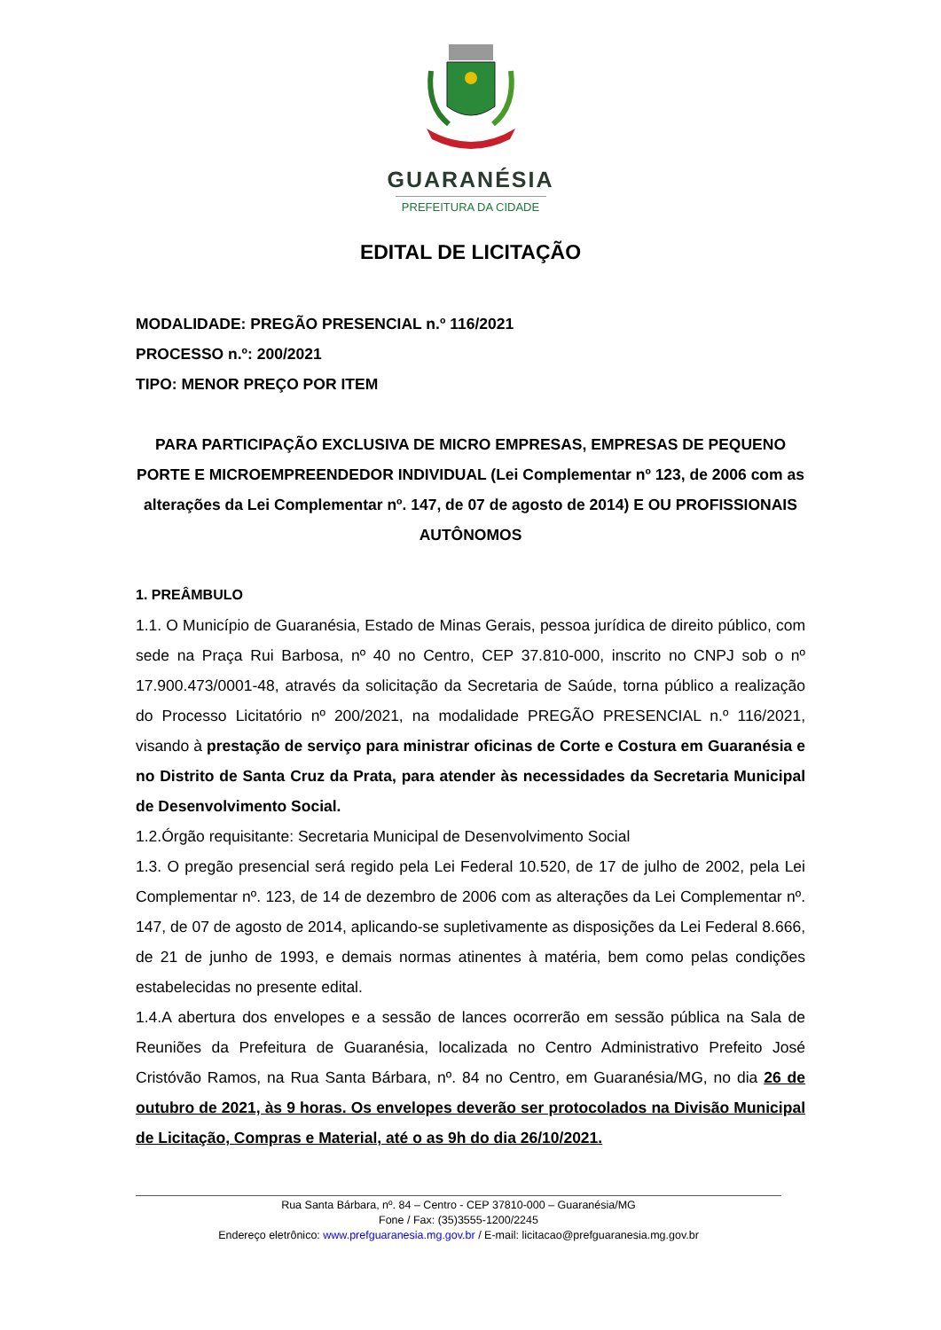GUARANÉSIA
PREFEITURA DA CIDADE
EDITAL DE LICITAÇÃO
MODALIDADE: PREGÃO PRESENCIAL n.º 116/2021
PROCESSO n.º: 200/2021
TIPO: MENOR PREÇO POR ITEM
PARA PARTICIPAÇÃO EXCLUSIVA DE MICRO EMPRESAS, EMPRESAS DE PEQUENO PORTE E MICROEMPREENDEDOR INDIVIDUAL (Lei Complementar nº 123, de 2006 com as alterações da Lei Complementar nº. 147, de 07 de agosto de 2014) E OU PROFISSIONAIS AUTÔNOMOS
1. PREÂMBULO
1.1. O Município de Guaranésia, Estado de Minas Gerais, pessoa jurídica de direito público, com sede na Praça Rui Barbosa, nº 40 no Centro, CEP 37.810-000, inscrito no CNPJ sob o nº 17.900.473/0001-48, através da solicitação da Secretaria de Saúde, torna público a realização do Processo Licitatório nº 200/2021, na modalidade PREGÃO PRESENCIAL n.º 116/2021, visando à prestação de serviço para ministrar oficinas de Corte e Costura em Guaranésia e no Distrito de Santa Cruz da Prata, para atender às necessidades da Secretaria Municipal de Desenvolvimento Social.
1.2.Órgão requisitante: Secretaria Municipal de Desenvolvimento Social
1.3. O pregão presencial será regido pela Lei Federal 10.520, de 17 de julho de 2002, pela Lei Complementar nº. 123, de 14 de dezembro de 2006 com as alterações da Lei Complementar nº. 147, de 07 de agosto de 2014, aplicando-se supletivamente as disposições da Lei Federal 8.666, de 21 de junho de 1993, e demais normas atinentes à matéria, bem como pelas condições estabelecidas no presente edital.
1.4.A abertura dos envelopes e a sessão de lances ocorrerão em sessão pública na Sala de Reuniões da Prefeitura de Guaranésia, localizada no Centro Administrativo Prefeito José Cristóvão Ramos, na Rua Santa Bárbara, nº. 84 no Centro, em Guaranésia/MG, no dia 26 de outubro de 2021, às 9 horas. Os envelopes deverão ser protocolados na Divisão Municipal de Licitação, Compras e Material, até o as 9h do dia 26/10/2021.
Rua Santa Bárbara, nº. 84 – Centro - CEP 37810-000 – Guaranésia/MG
Fone / Fax: (35)3555-1200/2245
Endereço eletrônico: www.prefguaranesia.mg.gov.br / E-mail: licitacao@prefguaranesia.mg.gov.br